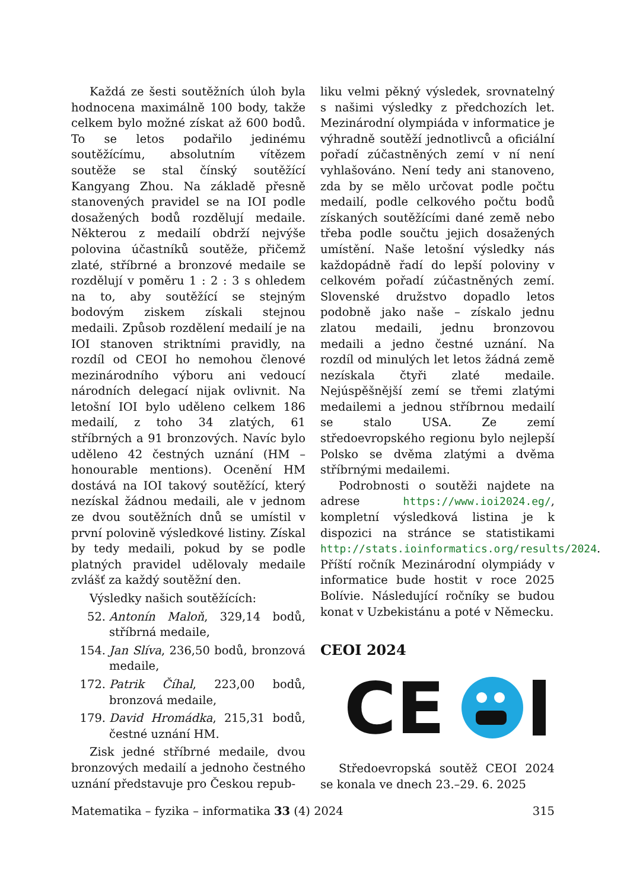Každá ze šesti soutěžních úloh byla hodnocena maximálně 100 body, takže celkem bylo možné získat až 600 bodů. To se letos podařilo jedinému soutěžícímu, absolutním vítězem soutěže se stal čínský soutěžící Kangyang Zhou. Na základě přesně stanovených pravidel se na IOI podle dosažených bodů rozdělují medaile. Některou z medailí obdrží nejvýše polovina účastníků soutěže, přičemž zlaté, stříbrné a bronzové medaile se rozdělují v poměru 1 : 2 : 3 s ohledem na to, aby soutěžící se stejným bodovým ziskem získali stejnou medaili. Způsob rozdělení medailí je na IOI stanoven striktními pravidly, na rozdíl od CEOI ho nemohou členové mezinárodního výboru ani vedoucí národních delegací nijak ovlivnit. Na letošní IOI bylo uděleno celkem 186 medailí, z toho 34 zlatých, 61 stříbrných a 91 bronzových. Navíc bylo uděleno 42 čestných uznání (HM – honourable mentions). Ocenění HM dostává na IOI takový soutěžící, který nezískal žádnou medaili, ale v jednom ze dvou soutěžních dnů se umístil v první polovině výsledkové listiny. Získal by tedy medaili, pokud by se podle platných pravidel udělovaly medaile zvlášť za každý soutěžní den.
Výsledky našich soutěžících:
52. Antonín Maloň, 329,14 bodů, stříbrná medaile,
154. Jan Slíva, 236,50 bodů, bronzová medaile,
172. Patrik Číhal, 223,00 bodů, bronzová medaile,
179. David Hromádka, 215,31 bodů, čestné uznání HM.
Zisk jedné stříbrné medaile, dvou bronzových medailí a jednoho čestného uznání představuje pro Českou repub-
liku velmi pěkný výsledek, srovnatelný s našimi výsledky z předchozích let. Mezinárodní olympiáda v informatice je výhradně soutěží jednotlivců a oficiální pořadí zúčastněných zemí v ní není vyhlašováno. Není tedy ani stanoveno, zda by se mělo určovat podle počtu medailí, podle celkového počtu bodů získaných soutěžícími dané země nebo třeba podle součtu jejich dosažených umístění. Naše letošní výsledky nás každopádně řadí do lepší poloviny v celkovém pořadí zúčastněných zemí. Slovenské družstvo dopadlo letos podobně jako naše – získalo jednu zlatou medaili, jednu bronzovou medaili a jedno čestné uznání. Na rozdíl od minulých let letos žádná země nezískala čtyři zlaté medaile. Nejúspěšnější zemí se třemi zlatými medailemi a jednou stříbrnou medailí se stalo USA. Ze zemí středoevropského regionu bylo nejlepší Polsko se dvěma zlatými a dvěma stříbrnými medailemi.
Podrobnosti o soutěži najdete na adrese https://www.ioi2024.eg/, kompletní výsledková listina je k dispozici na stránce se statistikami http://stats.ioinformatics.org/results/2024. Příští ročník Mezinárodní olympiády v informatice bude hostit v roce 2025 Bolívie. Následující ročníky se budou konat v Uzbekistánu a poté v Německu.
CEOI 2024
CE
Středoevropská soutěž CEOI 2024 se konala ve dnech 23.–29. 6. 2025
Matematika – fyzika – informatika 33 (4) 2024 315